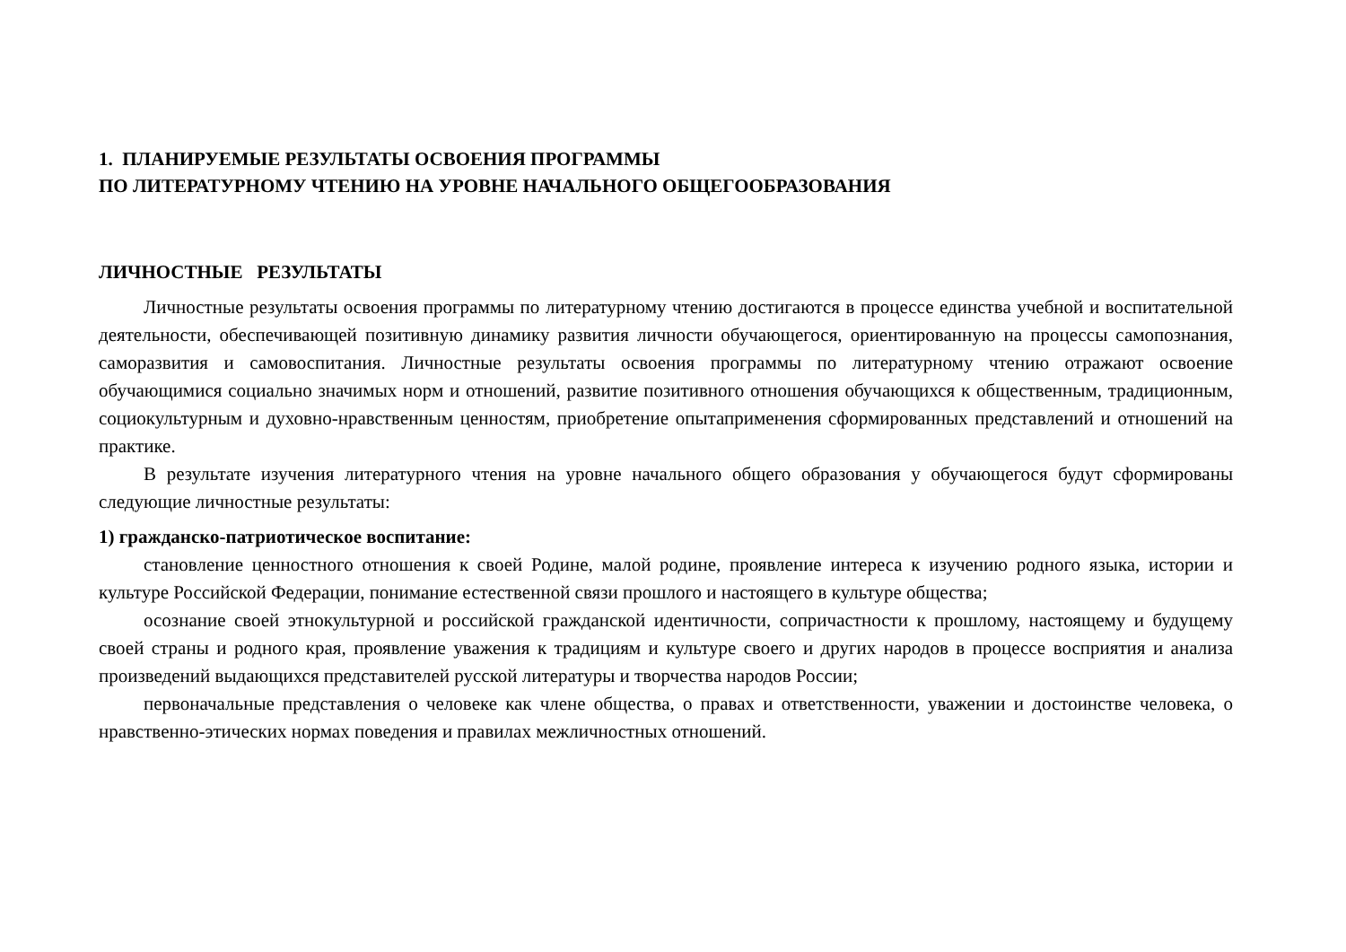1. ПЛАНИРУЕМЫЕ РЕЗУЛЬТАТЫ ОСВОЕНИЯ ПРОГРАММЫ
ПО ЛИТЕРАТУРНОМУ ЧТЕНИЮ НА УРОВНЕ НАЧАЛЬНОГО ОБЩЕГООБРАЗОВАНИЯ
ЛИЧНОСТНЫЕ РЕЗУЛЬТАТЫ
Личностные результаты освоения программы по литературному чтению достигаются в процессе единства учебной и воспитательной деятельности, обеспечивающей позитивную динамику развития личности обучающегося, ориентированную на процессы самопознания, саморазвития и самовоспитания. Личностные результаты освоения программы по литературному чтению отражают освоение обучающимися социально значимых норм и отношений, развитие позитивного отношения обучающихся к общественным, традиционным, социокультурным и духовно-нравственным ценностям, приобретение опытаприменения сформированных представлений и отношений на практике.
В результате изучения литературного чтения на уровне начального общего образования у обучающегося будут сформированы следующие личностные результаты:
1) гражданско-патриотическое воспитание:
становление ценностного отношения к своей Родине, малой родине, проявление интереса к изучению родного языка, истории и культуре Российской Федерации, понимание естественной связи прошлого и настоящего в культуре общества;
осознание своей этнокультурной и российской гражданской идентичности, сопричастности к прошлому, настоящему и будущему своей страны и родного края, проявление уважения к традициям и культуре своего и других народов в процессе восприятия и анализа произведений выдающихся представителей русской литературы и творчества народов России;
первоначальные представления о человеке как члене общества, о правах и ответственности, уважении и достоинстве человека, о нравственно-этических нормах поведения и правилах межличностных отношений.